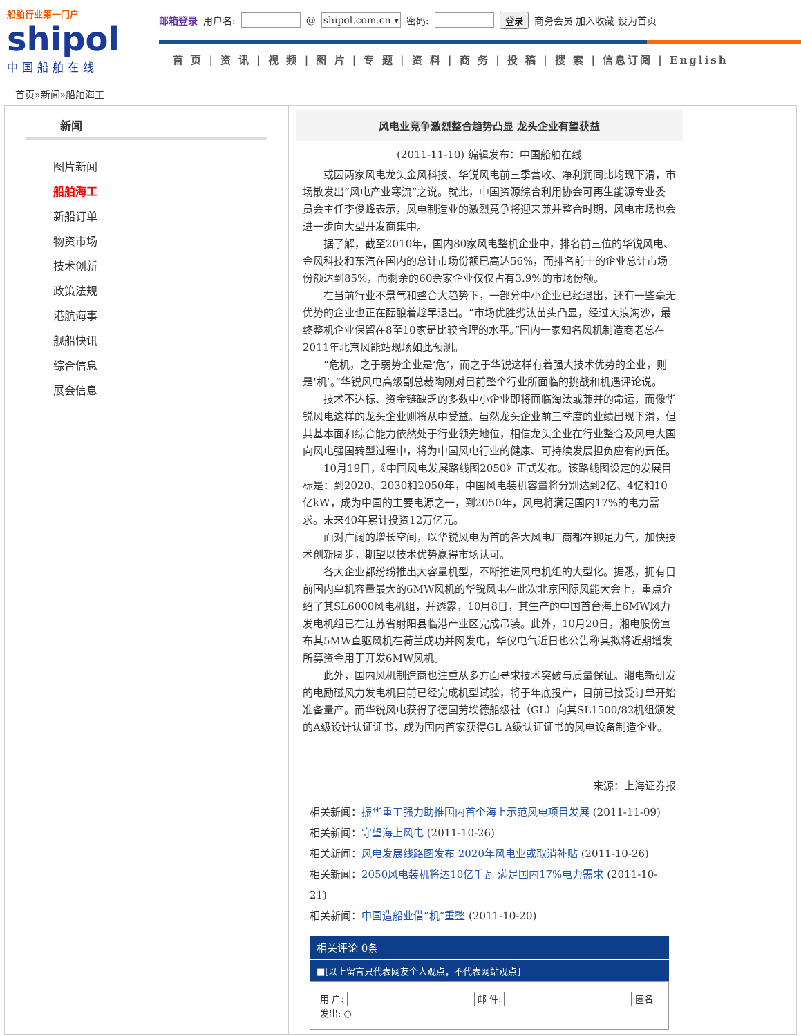船舶行业第一门户
shipol
中国船舶在线
邮箱登录 用户名: @ shipol.com.cn ▾ 密码: 登录 商务会员 加入收藏 设为首页
首 页 | 资 讯 | 视 频 | 图 片 | 专 题 | 资 料 | 商 务 | 投 稿 | 搜 索 | 信息订阅 | English
首页»新闻»船舶海工
新闻
图片新闻
船舶海工
新船订单
物资市场
技术创新
政策法规
港航海事
舰船快讯
综合信息
展会信息
风电业竞争激烈整合趋势凸显 龙头企业有望获益
(2011-11-10) 编辑发布：中国船舶在线
或因两家风电龙头金风科技、华锐风电前三季营收、净利润同比均现下滑，市场散发出“风电产业寒流”之说。就此，中国资源综合利用协会可再生能源专业委员会主任李俊峰表示，风电制造业的激烈竞争将迎来兼并整合时期，风电市场也会进一步向大型开发商集中。
据了解，截至2010年，国内80家风电整机企业中，排名前三位的华锐风电、金风科技和东汽在国内的总计市场份额已高达56%，而排名前十的企业总计市场份额达到85%，而剩余的60余家企业仅仅占有3.9%的市场份额。
在当前行业不景气和整合大趋势下，一部分中小企业已经退出，还有一些毫无优势的企业也正在酝酿着趁早退出。“市场优胜劣汰苗头凸显，经过大浪淘沙，最终整机企业保留在8至10家是比较合理的水平。”国内一家知名风机制造商老总在2011年北京风能站现场如此预测。
“危机，之于弱势企业是‘危’，而之于华锐这样有着强大技术优势的企业，则是‘机’。”华锐风电高级副总裁陶刚对目前整个行业所面临的挑战和机遇评论说。
技术不达标、资金链缺乏的多数中小企业即将面临淘汰或兼并的命运，而像华锐风电这样的龙头企业则将从中受益。虽然龙头企业前三季度的业绩出现下滑，但其基本面和综合能力依然处于行业领先地位，相信龙头企业在行业整合及风电大国向风电强国转型过程中，将为中国风电行业的健康、可持续发展担负应有的责任。
10月19日，《中国风电发展路线图2050》正式发布。该路线图设定的发展目标是：到2020、2030和2050年，中国风电装机容量将分别达到2亿、4亿和10亿kW，成为中国的主要电源之一，到2050年，风电将满足国内17%的电力需求。未来40年累计投资12万亿元。
面对广阔的增长空间，以华锐风电为首的各大风电厂商都在铆足力气，加快技术创新脚步，期望以技术优势赢得市场认可。
各大企业都纷纷推出大容量机型，不断推进风电机组的大型化。据悉，拥有目前国内单机容量最大的6MW风机的华锐风电在此次北京国际风能大会上，重点介绍了其SL6000风电机组，并透露，10月8日，其生产的中国首台海上6MW风力发电机组已在江苏省射阳县临港产业区完成吊装。此外，10月20日，湘电股份宣布其5MW直驱风机在荷兰成功并网发电，华仪电气近日也公告称其拟将近期增发所募资金用于开发6MW风机。
此外，国内风机制造商也注重从多方面寻求技术突破与质量保证。湘电新研发的电励磁风力发电机目前已经完成机型试验，将于年底投产，目前已接受订单开始准备量产。而华锐风电获得了德国劳埃德船级社（GL）向其SL1500/82机组颁发的A级设计认证证书，成为国内首家获得GL A级认证证书的风电设备制造企业。
来源：上海证券报
相关新闻：振华重工强力助推国内首个海上示范风电项目发展 (2011-11-09)
相关新闻：守望海上风电 (2011-10-26)
相关新闻：风电发展线路图发布 2020年风电业或取消补贴 (2011-10-26)
相关新闻：2050风电装机将达10亿千瓦 满足国内17%电力需求 (2011-10-21)
相关新闻：中国造船业借“机”重整 (2011-10-20)
相关评论 0条
■[以上留言只代表网友个人观点，不代表网站观点]
用 户: 邮 件: 匿名发出: ○